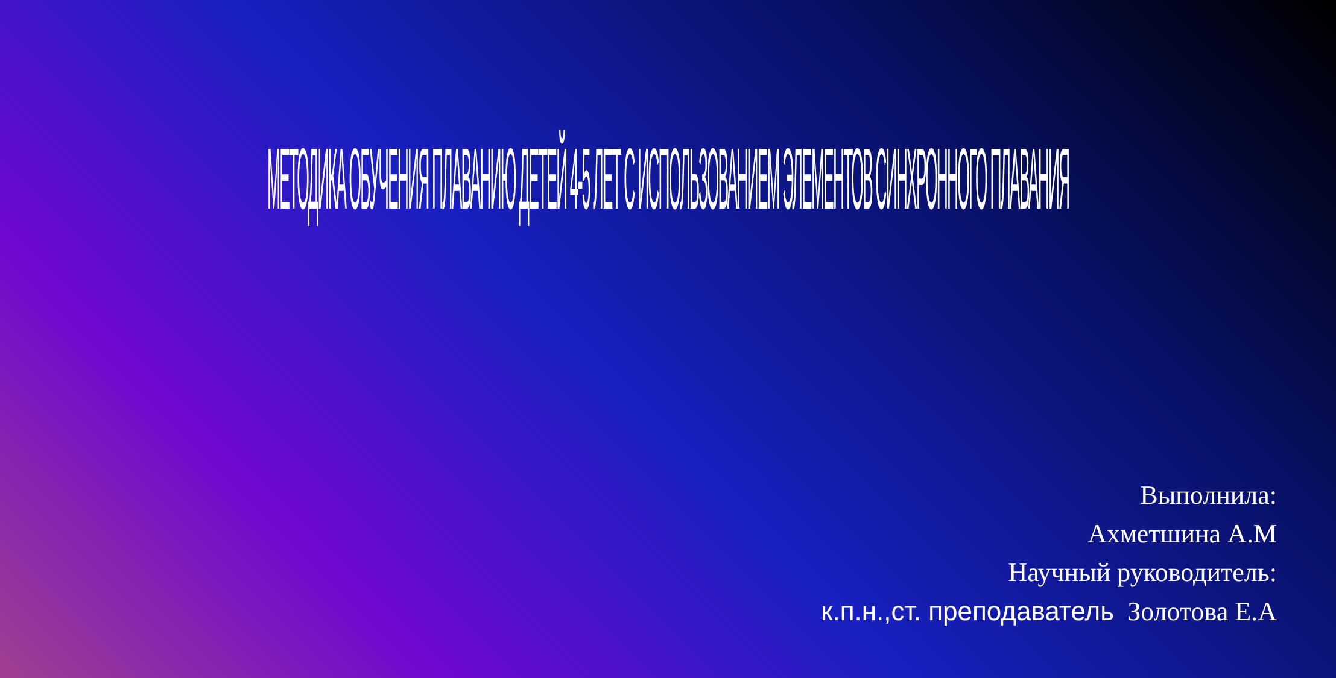МЕТОДИКА ОБУЧЕНИЯ ПЛАВАНИЮ ДЕТЕЙ 4-5 ЛЕТ С ИСПОЛЬЗОВАНИЕМ ЭЛЕМЕНТОВ СИНХРОННОГО ПЛАВАНИЯ
Выполнила:
Ахметшина А.М
Научный руководитель:
к.п.н.,ст. преподаватель Золотова Е.А